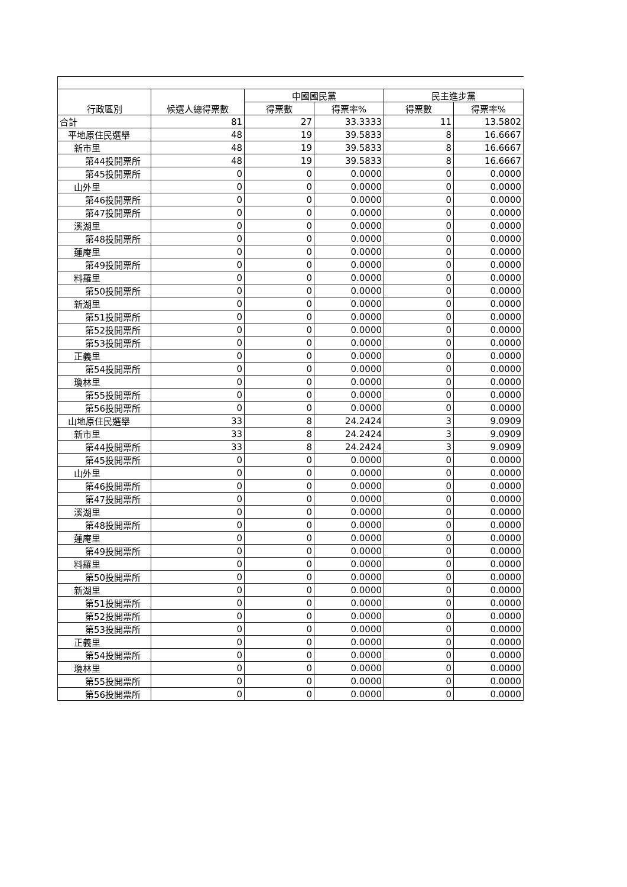| 行政區別 | 候選人總得票數 | 中國國民黨 | | 民主進步黨 | |
| --- | --- | --- | --- | --- | --- |
| | | 得票數 | 得票率% | 得票數 | 得票率% |
| 合計 | 81 | 27 | 33.3333 | 11 | 13.5802 |
| 平地原住民選舉 | 48 | 19 | 39.5833 | 8 | 16.6667 |
| 新市里 | 48 | 19 | 39.5833 | 8 | 16.6667 |
| 第44投開票所 | 48 | 19 | 39.5833 | 8 | 16.6667 |
| 第45投開票所 | 0 | 0 | 0.0000 | 0 | 0.0000 |
| 山外里 | 0 | 0 | 0.0000 | 0 | 0.0000 |
| 第46投開票所 | 0 | 0 | 0.0000 | 0 | 0.0000 |
| 第47投開票所 | 0 | 0 | 0.0000 | 0 | 0.0000 |
| 溪湖里 | 0 | 0 | 0.0000 | 0 | 0.0000 |
| 第48投開票所 | 0 | 0 | 0.0000 | 0 | 0.0000 |
| 蓮庵里 | 0 | 0 | 0.0000 | 0 | 0.0000 |
| 第49投開票所 | 0 | 0 | 0.0000 | 0 | 0.0000 |
| 料羅里 | 0 | 0 | 0.0000 | 0 | 0.0000 |
| 第50投開票所 | 0 | 0 | 0.0000 | 0 | 0.0000 |
| 新湖里 | 0 | 0 | 0.0000 | 0 | 0.0000 |
| 第51投開票所 | 0 | 0 | 0.0000 | 0 | 0.0000 |
| 第52投開票所 | 0 | 0 | 0.0000 | 0 | 0.0000 |
| 第53投開票所 | 0 | 0 | 0.0000 | 0 | 0.0000 |
| 正義里 | 0 | 0 | 0.0000 | 0 | 0.0000 |
| 第54投開票所 | 0 | 0 | 0.0000 | 0 | 0.0000 |
| 瓊林里 | 0 | 0 | 0.0000 | 0 | 0.0000 |
| 第55投開票所 | 0 | 0 | 0.0000 | 0 | 0.0000 |
| 第56投開票所 | 0 | 0 | 0.0000 | 0 | 0.0000 |
| 山地原住民選舉 | 33 | 8 | 24.2424 | 3 | 9.0909 |
| 新市里 | 33 | 8 | 24.2424 | 3 | 9.0909 |
| 第44投開票所 | 33 | 8 | 24.2424 | 3 | 9.0909 |
| 第45投開票所 | 0 | 0 | 0.0000 | 0 | 0.0000 |
| 山外里 | 0 | 0 | 0.0000 | 0 | 0.0000 |
| 第46投開票所 | 0 | 0 | 0.0000 | 0 | 0.0000 |
| 第47投開票所 | 0 | 0 | 0.0000 | 0 | 0.0000 |
| 溪湖里 | 0 | 0 | 0.0000 | 0 | 0.0000 |
| 第48投開票所 | 0 | 0 | 0.0000 | 0 | 0.0000 |
| 蓮庵里 | 0 | 0 | 0.0000 | 0 | 0.0000 |
| 第49投開票所 | 0 | 0 | 0.0000 | 0 | 0.0000 |
| 料羅里 | 0 | 0 | 0.0000 | 0 | 0.0000 |
| 第50投開票所 | 0 | 0 | 0.0000 | 0 | 0.0000 |
| 新湖里 | 0 | 0 | 0.0000 | 0 | 0.0000 |
| 第51投開票所 | 0 | 0 | 0.0000 | 0 | 0.0000 |
| 第52投開票所 | 0 | 0 | 0.0000 | 0 | 0.0000 |
| 第53投開票所 | 0 | 0 | 0.0000 | 0 | 0.0000 |
| 正義里 | 0 | 0 | 0.0000 | 0 | 0.0000 |
| 第54投開票所 | 0 | 0 | 0.0000 | 0 | 0.0000 |
| 瓊林里 | 0 | 0 | 0.0000 | 0 | 0.0000 |
| 第55投開票所 | 0 | 0 | 0.0000 | 0 | 0.0000 |
| 第56投開票所 | 0 | 0 | 0.0000 | 0 | 0.0000 |